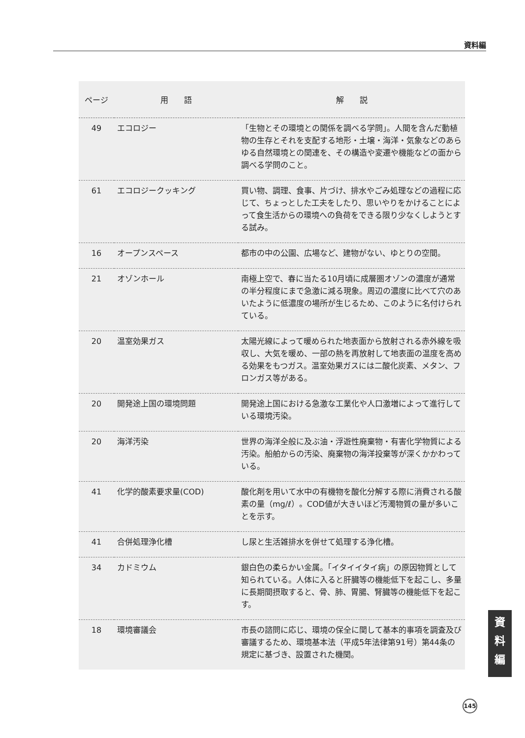資料編
| ページ | 用 語 | 解 説 |
| --- | --- | --- |
| 49 | エコロジー | 「生物とその環境との関係を調べる学問」。人間を含んだ動植物の生存とそれを支配する地形・土壌・海洋・気象などのあらゆる自然環境との関連を、その構造や変遷や機能などの面から調べる学問のこと。 |
| 61 | エコロジークッキング | 買い物、調理、食事、片づけ、排水やごみ処理などの過程に応じて、ちょっとした工夫をしたり、思いやりをかけることによって食生活からの環境への負荷をできる限り少なくしようとする試み。 |
| 16 | オープンスペース | 都市の中の公園、広場など、建物がない、ゆとりの空間。 |
| 21 | オゾンホール | 南極上空で、春に当たる10月頃に成層圏オゾンの濃度が通常の半分程度にまで急激に減る現象。周辺の濃度に比べて穴のあいたように低濃度の場所が生じるため、このように名付けられている。 |
| 20 | 温室効果ガス | 太陽光線によって暖められた地表面から放射される赤外線を吸収し、大気を暖め、一部の熱を再放射して地表面の温度を高める効果をもつガス。温室効果ガスには二酸化炭素、メタン、フロンガス等がある。 |
| 20 | 開発途上国の環境問題 | 開発途上国における急激な工業化や人口激増によって進行している環境汚染。 |
| 20 | 海洋汚染 | 世界の海洋全般に及ぶ油・浮遊性廃棄物・有害化学物質による汚染。船舶からの汚染、廃棄物の海洋投棄等が深くかかわっている。 |
| 41 | 化学的酸素要求量(COD) | 酸化剤を用いて水中の有機物を酸化分解する際に消費される酸素の量（mg/ℓ）。COD値が大きいほど汚濁物質の量が多いことを示す。 |
| 41 | 合併処理浄化槽 | し尿と生活雑排水を併せて処理する浄化槽。 |
| 34 | カドミウム | 銀白色の柔らかい金属。「イタイイタイ病」の原因物質として知られている。人体に入ると肝臓等の機能低下を起こし、多量に長期間摂取すると、骨、肺、胃腸、腎臓等の機能低下を起こす。 |
| 18 | 環境審議会 | 市長の諮問に応じ、環境の保全に関して基本的事項を調査及び審議するため、環境基本法（平成5年法律第91号）第44条の規定に基づき、設置された機関。 |
資
料
編
145